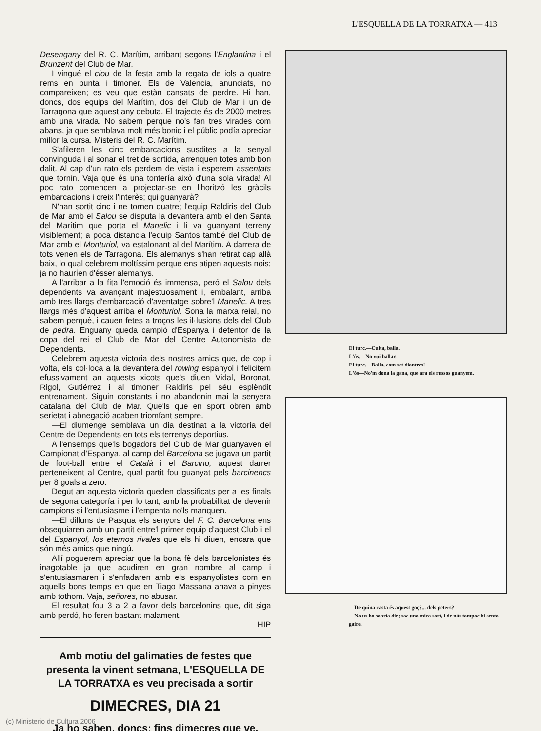L'ESQUELLA DE LA TORRATXA — 413
Desengany del R. C. Marítim, arribant segons l'Englantina i el Brunzent del Club de Mar.
I vingué el clou de la festa amb la regata de iols a quatre rems en punta i timoner. Els de Valencia, anunciats, no compareixen; es veu que estàn cansats de perdre. Hi han, doncs, dos equips del Marítim, dos del Club de Mar i un de Tarragona que aquest any debuta. El trajecte és de 2000 metres amb una virada. No sabem perque no's fan tres virades com abans, ja que semblava molt més bonic i el públic podía apreciar millor la cursa. Misteris del R. C. Marítim.
S'afileren les cinc embarcacions susdites a la senyal convinguda i al sonar el tret de sortida, arrenquen totes amb bon dalit. Al cap d'un rato els perdem de vista i esperem assentats que tornin. Vaja que és una tontería això d'una sola virada! Al poc rato comencen a projectar-se en l'horitzó les gràcils embarcacions i creix l'interès; qui guanyarà?
N'han sortit cinc i ne tornen quatre; l'equip Raldiris del Club de Mar amb el Salou se disputa la devantera amb el den Santa del Marítim que porta el Manelic i li va guanyant terreny visiblement; a poca distancia l'equip Santos també del Club de Mar amb el Monturiol, va estalonant al del Marítim. A darrera de tots venen els de Tarragona. Els alemanys s'han retirat cap allà baix, lo qual celebrem moltíssim perque ens atipen aquests nois; ja no hauríen d'ésser alemanys.
A l'arribar a la fita l'emoció és immensa, peró el Salou dels dependents va avançant majestuosament i, embalant, arriba amb tres llargs d'embarcació d'aventatge sobre'l Manelic. A tres llargs més d'aquest arriba el Monturiol. Sona la marxa reial, no sabem perquè, i cauen fetes a troços les il·lusions dels del Club de pedra. Enguany queda campió d'Espanya i detentor de la copa del rei el Club de Mar del Centre Autonomista de Dependents.
Celebrem aquesta victoria dels nostres amics que, de cop i volta, els col·loca a la devantera del rowing espanyol i felicitem efussivament an aquests xicots que's diuen Vidal, Boronat, Rigol, Gutiérrez i al timoner Raldiris pel séu esplèndit entrenament. Siguin constants i no abandonin mai la senyera catalana del Club de Mar. Que'ls que en sport obren amb serietat i abnegació acaben triomfant sempre.
—El diumenge semblava un dia destinat a la victoria del Centre de Dependents en tots els terrenys deportius.
A l'ensemps que'ls bogadors del Club de Mar guanyaven el Campionat d'Espanya, al camp del Barcelona se jugava un partit de foot-ball entre el Català i el Barcino, aquest darrer perteneixent al Centre, qual partit fou guanyat pels barcinencs per 8 goals a zero.
Degut an aquesta victoria queden classificats per a les finals de segona categoría i per lo tant, amb la probabilitat de devenir campions si l'entusiasme i l'empenta no'ls manquen.
—El dilluns de Pasqua els senyors del F. C. Barcelona ens obsequiaren amb un partit entre'l primer equip d'aquest Club i el del Espanyol, los eternos rivales que els hi diuen, encara que són més amics que ningú.
Allí poguerem apreciar que la bona fè dels barcelonistes és inagotable ja que acudiren en gran nombre al camp i s'entusiasmaren i s'enfadaren amb els espanyolistes com en aquells bons temps en que en Tiago Massana anava a pinyes amb tothom. Vaja, señores, no abusar.
El resultat fou 3 a 2 a favor dels barcelonins que, dit siga amb perdó, ho feren bastant malament.
HIP
Amb motiu del galimaties de festes que presenta la vinent setmana, L'ESQUELLA DE LA TORRATXA es veu precisada a sortir
DIMECRES, DIA 21
Ja ho saben, doncs: fins dimecres que ve.
El turc.—Cuita, balla.
L'ós.—No vui ballar.
El turc.—Balla, com set diantres!
L'ós—No'm dona la gana, que ara els russos guanyem.
—De quina casta és aquest goç?... dels peters?
—No us ho sabría dir; soc una mica sort, i de nàs tampoc hi sento gaire.
(c) Ministerio de Cultura 2006